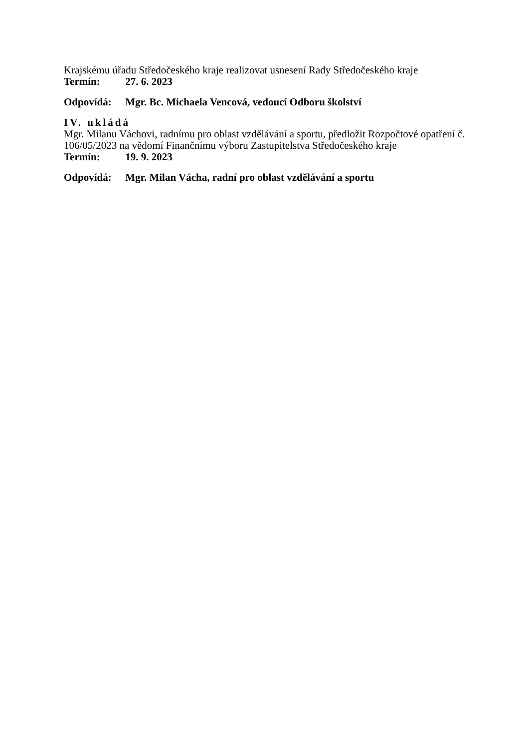Krajskému úřadu Středočeského kraje realizovat usnesení Rady Středočeského kraje
Termín: 27. 6. 2023
Odpovídá: Mgr. Bc. Michaela Vencová, vedoucí Odboru školství
IV. ukládá
Mgr. Milanu Váchovi, radnímu pro oblast vzdělávání a sportu, předložit Rozpočtové opatření č. 106/05/2023 na vědomí Finančnímu výboru Zastupitelstva Středočeského kraje
Termín: 19. 9. 2023
Odpovídá: Mgr. Milan Vácha, radní pro oblast vzdělávání a sportu